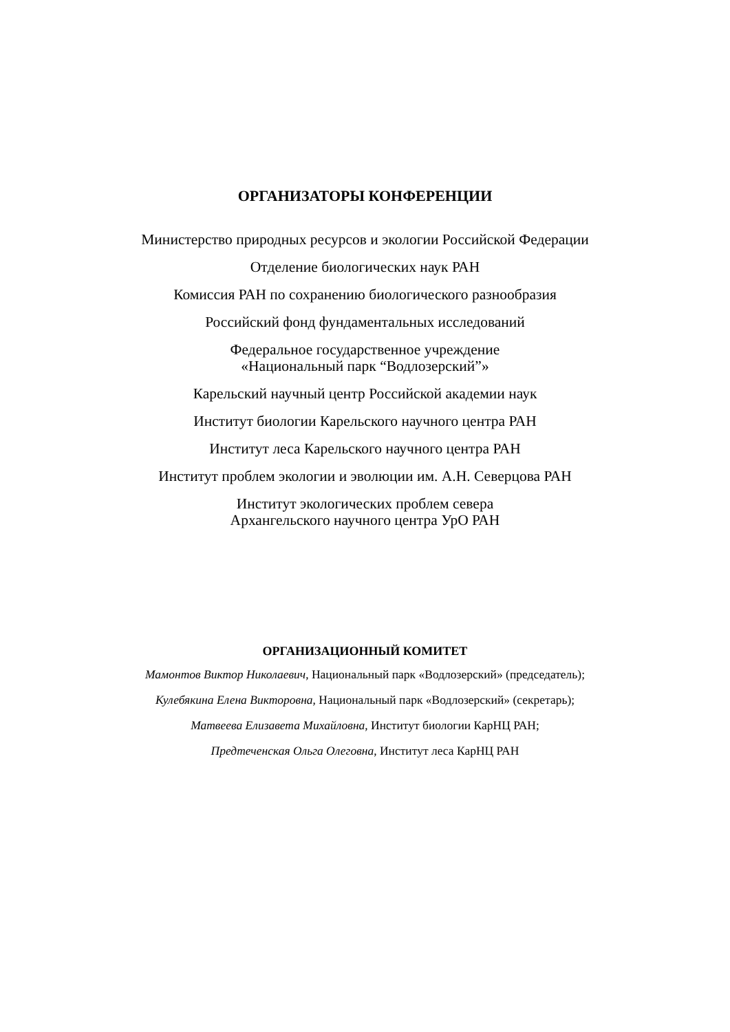ОРГАНИЗАТОРЫ КОНФЕРЕНЦИИ
Министерство природных ресурсов и экологии Российской Федерации
Отделение биологических наук РАН
Комиссия РАН по сохранению биологического разнообразия
Российский фонд фундаментальных исследований
Федеральное государственное учреждение
«Национальный парк “Водлозерский”»
Карельский научный центр Российской академии наук
Институт биологии Карельского научного центра РАН
Институт леса Карельского научного центра РАН
Институт проблем экологии и эволюции им. А.Н. Северцова РАН
Институт экологических проблем севера
Архангельского научного центра УрО РАН
ОРГАНИЗАЦИОННЫЙ КОМИТЕТ
Мамонтов Виктор Николаевич, Национальный парк «Водлозерский» (председатель);
Кулебякина Елена Викторовна, Национальный парк «Водлозерский» (секретарь);
Матвеева Елизавета Михайловна, Институт биологии КарНЦ РАН;
Предтеченская Ольга Олеговна, Институт леса КарНЦ РАН